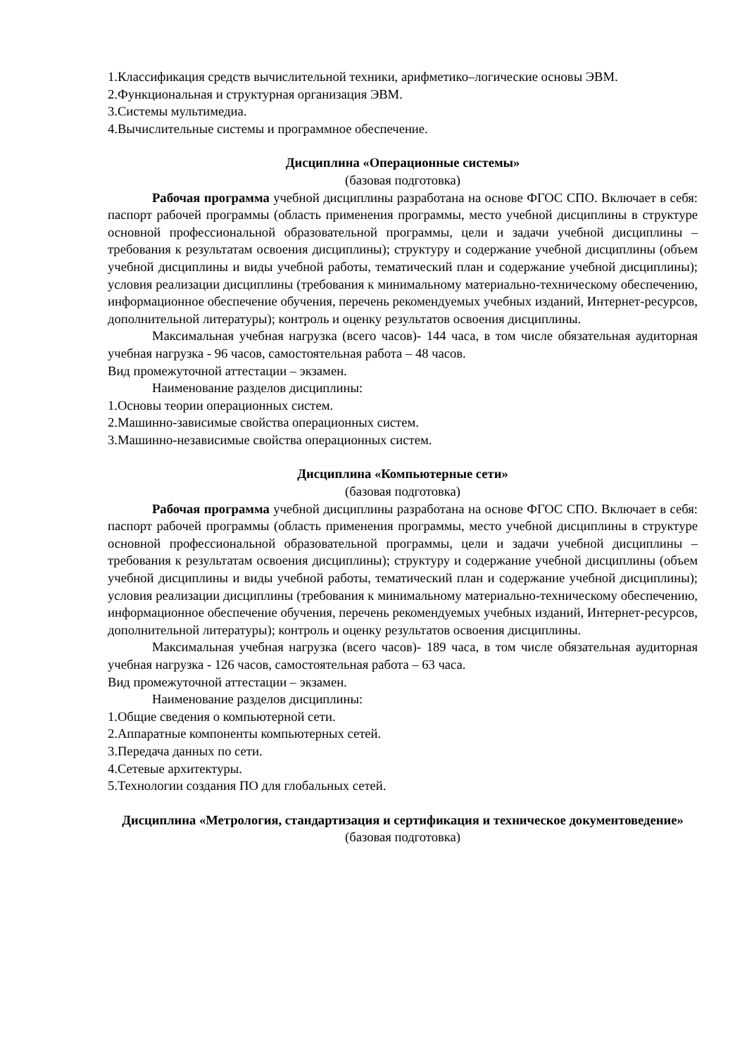1.Классификация средств вычислительной техники, арифметико–логические основы ЭВМ.
2.Функциональная и структурная организация ЭВМ.
3.Системы мультимедиа.
4.Вычислительные системы и программное обеспечение.
Дисциплина «Операционные системы»
(базовая подготовка)
Рабочая программа учебной дисциплины разработана на основе ФГОС СПО. Включает в себя: паспорт рабочей программы (область применения программы, место учебной дисциплины в структуре основной профессиональной образовательной программы, цели и задачи учебной дисциплины – требования к результатам освоения дисциплины); структуру и содержание учебной дисциплины (объем учебной дисциплины и виды учебной работы, тематический план и содержание учебной дисциплины); условия реализации дисциплины (требования к минимальному материально-техническому обеспечению, информационное обеспечение обучения, перечень рекомендуемых учебных изданий, Интернет-ресурсов, дополнительной литературы); контроль и оценку результатов освоения дисциплины.
Максимальная учебная нагрузка (всего часов)- 144 часа, в том числе обязательная аудиторная учебная нагрузка - 96 часов, самостоятельная работа – 48 часов.
Вид промежуточной аттестации – экзамен.
Наименование разделов дисциплины:
1.Основы теории операционных систем.
2.Машинно-зависимые свойства операционных систем.
3.Машинно-независимые свойства операционных систем.
Дисциплина «Компьютерные сети»
(базовая подготовка)
Рабочая программа учебной дисциплины разработана на основе ФГОС СПО. Включает в себя: паспорт рабочей программы (область применения программы, место учебной дисциплины в структуре основной профессиональной образовательной программы, цели и задачи учебной дисциплины – требования к результатам освоения дисциплины); структуру и содержание учебной дисциплины (объем учебной дисциплины и виды учебной работы, тематический план и содержание учебной дисциплины); условия реализации дисциплины (требования к минимальному материально-техническому обеспечению, информационное обеспечение обучения, перечень рекомендуемых учебных изданий, Интернет-ресурсов, дополнительной литературы); контроль и оценку результатов освоения дисциплины.
Максимальная учебная нагрузка (всего часов)- 189 часа, в том числе обязательная аудиторная учебная нагрузка - 126 часов, самостоятельная работа – 63 часа.
Вид промежуточной аттестации – экзамен.
Наименование разделов дисциплины:
1.Общие сведения о компьютерной сети.
2.Аппаратные компоненты компьютерных сетей.
3.Передача данных по сети.
4.Сетевые архитектуры.
5.Технологии создания ПО для глобальных сетей.
Дисциплина «Метрология, стандартизация и сертификация и техническое документоведение»
(базовая подготовка)